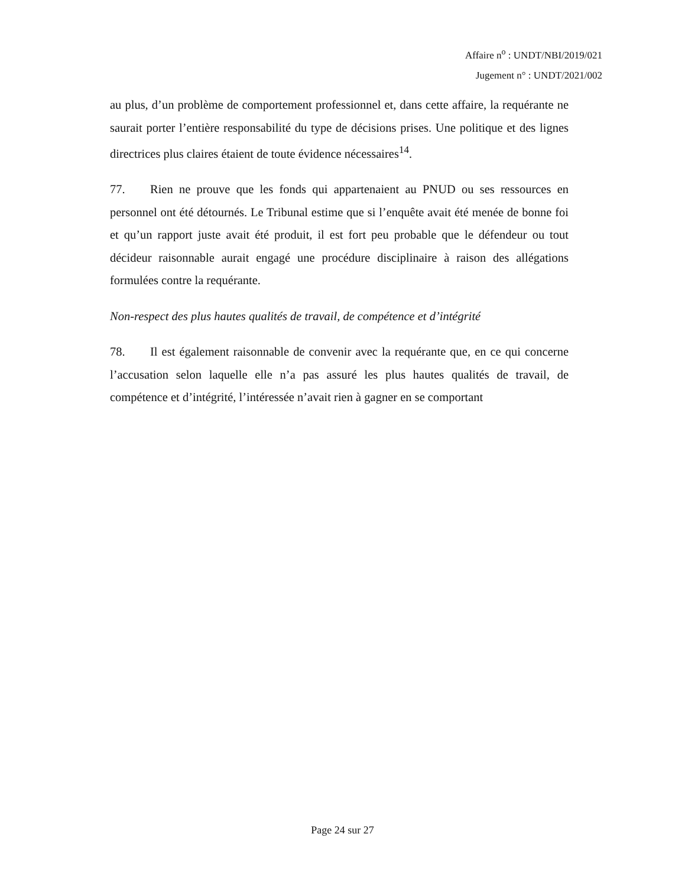Affaire n<sup>o</sup> : UNDT/NBI/2019/021
Jugement n° : UNDT/2021/002
au plus, d’un problème de comportement professionnel et, dans cette affaire, la requérante ne saurait porter l’entière responsabilité du type de décisions prises. Une politique et des lignes directrices plus claires étaient de toute évidence nécessaires<sup>14</sup>.
77. Rien ne prouve que les fonds qui appartenaient au PNUD ou ses ressources en personnel ont été détournés. Le Tribunal estime que si l’enquête avait été menée de bonne foi et qu’un rapport juste avait été produit, il est fort peu probable que le défendeur ou tout décideur raisonnable aurait engagé une procédure disciplinaire à raison des allégations formulées contre la requérante.
Non-respect des plus hautes qualités de travail, de compétence et d’intégrité
78. Il est également raisonnable de convenir avec la requérante que, en ce qui concerne l’accusation selon laquelle elle n’a pas assuré les plus hautes qualités de travail, de compétence et d’intégrité, l’intéressée n’avait rien à gagner en se comportant
Page 24 sur 27